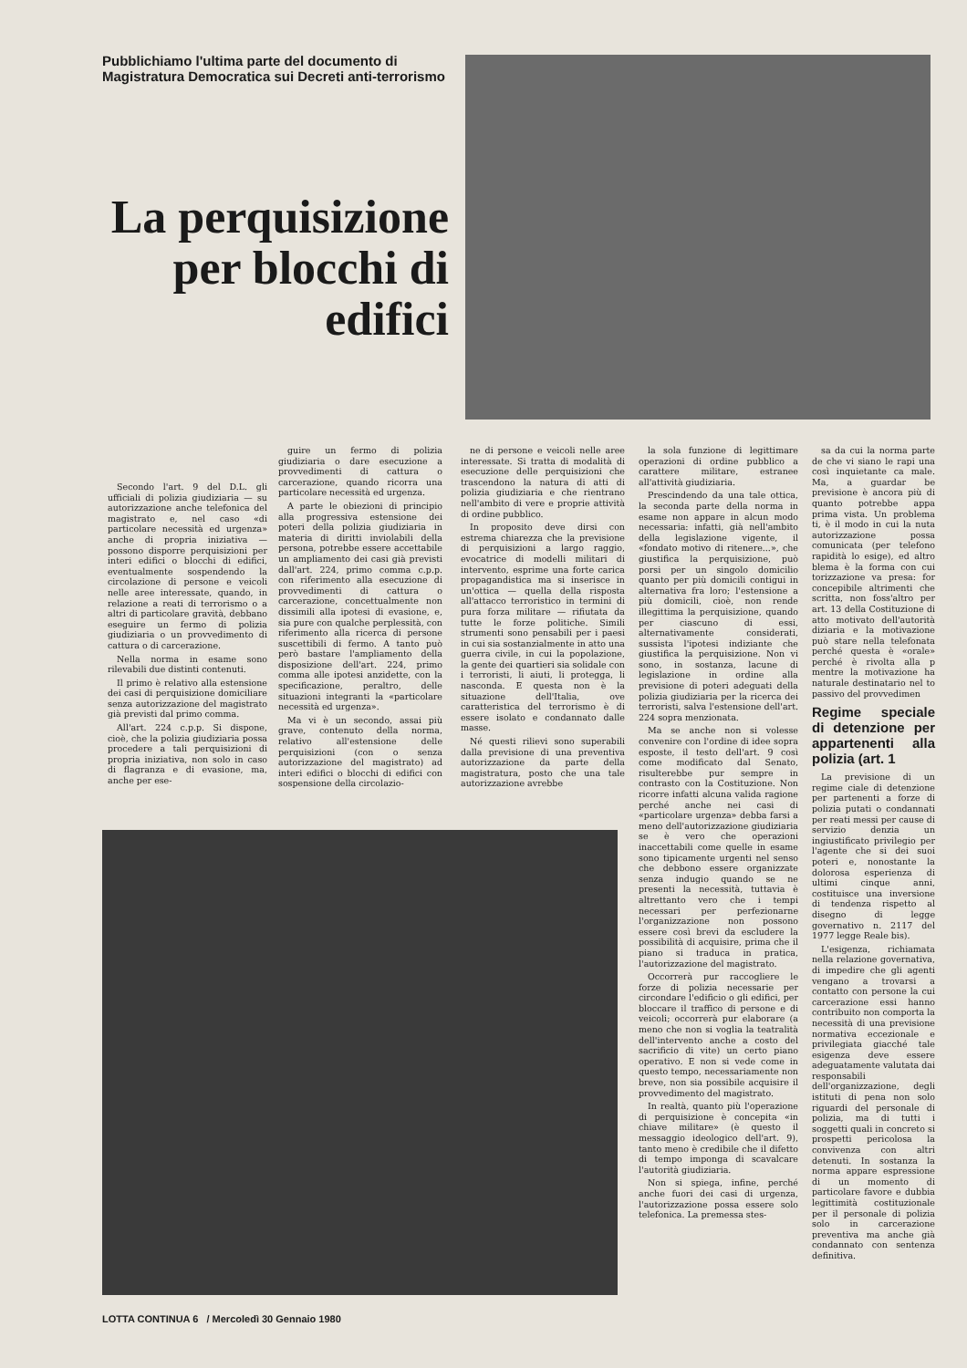Pubblichiamo l'ultima parte del documento di Magistratura Democratica sui Decreti anti-terrorismo
La perquisizione per blocchi di edifici
Secondo l'art. 9 del D.L. gli ufficiali di polizia giudiziaria — su autorizzazione anche telefonica del magistrato e, nel caso «di particolare necessità ed urgenza» anche di propria iniziativa — possono disporre perquisizioni per interi edifici o blocchi di edifici, eventualmente sospendendo la circolazione di persone e veicoli nelle aree interessate, quando, in relazione a reati di terrorismo o a altri di particolare gravità, debbano eseguire un fermo di polizia giudiziaria o un provvedimento di cattura o di carcerazione.
Nella norma in esame sono rilevabili due distinti contenuti.
Il primo è relativo alla estensione dei casi di perquisizione domiciliare senza autorizzazione del magistrato già previsti dal primo comma.
All'art. 224 c.p.p. Si dispone, cioè, che la polizia giudiziaria possa procedere a tali perquisizioni di propria iniziativa, non solo in caso di flagranza e di evasione, ma, anche per ese-
guire un fermo di polizia giudiziaria o dare esecuzione a provvedimenti di cattura o carcerazione, quando ricorra una particolare necessità ed urgenza.
A parte le obiezioni di principio alla progressiva estensione dei poteri della polizia giudiziaria in materia di diritti inviolabili della persona, potrebbe essere accettabile un ampliamento dei casi già previsti dall'art. 224, primo comma c.p.p. con riferimento alla esecuzione di provvedimenti di cattura o carcerazione, concettualmente non dissimili alla ipotesi di evasione, e, sia pure con qualche perplessità, con riferimento alla ricerca di persone suscettibili di fermo. A tanto può però bastare l'ampliamento della disposizione dell'art. 224, primo comma alle ipotesi anzidette, con la specificazione, peraltro, delle situazioni integranti la «particolare necessità ed urgenza».
Ma vi è un secondo, assai più grave, contenuto della norma, relativo all'estensione delle perquisizioni (con o senza autorizzazione del magistrato) ad interi edifici o blocchi di edifici con sospensione della circolazio-
ne di persone e veicoli nelle aree interessate. Si tratta di modalità di esecuzione delle perquisizioni che trascendono la natura di atti di polizia giudiziaria e che rientrano nell'ambito di vere e proprie attività di ordine pubblico.
In proposito deve dirsi con estrema chiarezza che la previsione di perquisizioni a largo raggio, evocatrice di modelli militari di intervento, esprime una forte carica propagandistica ma si inserisce in un'ottica — quella della risposta all'attacco terroristico in termini di pura forza militare — rifiutata da tutte le forze politiche. Simili strumenti sono pensabili per i paesi in cui sia sostanzialmente in atto una guerra civile, in cui la popolazione, la gente dei quartieri sia solidale con i terroristi, li aiuti, li protegga, li nasconda. E questa non è la situazione dell'Italia, ove caratteristica del terrorismo è di essere isolato e condannato dalle masse.
Né questi rilievi sono superabili dalla previsione di una preventiva autorizzazione da parte della magistratura, posto che una tale autorizzazione avrebbe
la sola funzione di legittimare operazioni di ordine pubblico a carattere militare, estranee all'attività giudiziaria.
Prescindendo da una tale ottica, la seconda parte della norma in esame non appare in alcun modo necessaria: infatti, già nell'ambito della legislazione vigente, il «fondato motivo di ritenere...», che giustifica la perquisizione, può porsi per un singolo domicilio quanto per più domicili contigui in alternativa fra loro; l'estensione a più domicili, cioè, non rende illegittima la perquisizione, quando per ciascuno di essi, alternativamente considerati, sussista l'ipotesi indiziante che giustifica la perquisizione. Non vi sono, in sostanza, lacune di legislazione in ordine alla previsione di poteri adeguati della polizia giudiziaria per la ricerca dei terroristi, salva l'estensione dell'art. 224 sopra menzionata.
Ma se anche non si volesse convenire con l'ordine di idee sopra esposte, il testo dell'art. 9 così come modificato dal Senato, risulterebbe pur sempre in contrasto con la Costituzione. Non ricorre infatti alcuna valida ragione perché anche nei casi di «particolare urgenza» debba farsi a meno dell'autorizzazione giudiziaria se è vero che operazioni inaccettabili come quelle in esame sono tipicamente urgenti nel senso che debbono essere organizzate senza indugio quando se ne presenti la necessità, tuttavia è altrettanto vero che i tempi necessari per perfezionarne l'organizzazione non possono essere così brevi da escludere la possibilità di acquisire, prima che il piano si traduca in pratica, l'autorizzazione del magistrato.
Occorrerà pur raccogliere le forze di polizia necessarie per circondare l'edificio o gli edifici, per bloccare il traffico di persone e di veicoli; occorrerà pur elaborare (a meno che non si voglia la teatralità dell'intervento anche a costo del sacrificio di vite) un certo piano operativo. E non si vede come in questo tempo, necessariamente non breve, non sia possibile acquisire il provvedimento del magistrato.
In realtà, quanto più l'operazione di perquisizione è concepita «in chiave militare» (è questo il messaggio ideologico dell'art. 9), tanto meno è credibile che il difetto di tempo imponga di scavalcare l'autorità giudiziaria.
Non si spiega, infine, perché anche fuori dei casi di urgenza, l'autorizzazione possa essere solo telefonica. La premessa stes-
sa da cui la norma parte de che vi siano le rapi una così inquietante ca male. Ma, a guardar be previsione è ancora più di quanto potrebbe appa prima vista. Un problema ti, è il modo in cui la nuta autorizzazione possa comunicata (per telefono rapidità lo esige), ed altro blema è la forma con cui torizzazione va presa: for concepibile altrimenti che scritta, non foss'altro per art. 13 della Costituzione di atto motivato dell'autorità diziaria e la motivazione può stare nella telefonata perché questa è «orale» perché è rivolta alla p mentre la motivazione ha naturale destinatario nel to passivo del provvedimen
Regime speciale di detenzione per appartenenti alla polizia (art. 1
La previsione di un regime ciale di detenzione per partenenti a forze di polizia putati o condannati per reati messi per cause di servizio denzia un ingiustificato privilegio per l'agente che si dei suoi poteri e, nonostante la dolorosa esperienza di ultimi cinque anni, costituisce una inversione di tendenza rispetto al disegno di legge governativo n. 2117 del 1977 legge Reale bis).
L'esigenza, richiamata nella relazione governativa, di impedire che gli agenti vengano a trovarsi a contatto con persone la cui carcerazione essi hanno contribuito non comporta la necessità di una previsione normativa eccezionale e privilegiata giacché tale esigenza deve essere adeguatamente valutata dai responsabili dell'organizzazione, degli istituti di pena non solo riguardi del personale di polizia, ma di tutti i soggetti quali in concreto si prospetti pericolosa la convivenza con altri detenuti. In sostanza la norma appare espressione di un momento di particolare favore e dubbia legittimità costituzionale per il personale di polizia solo in carcerazione preventiva ma anche già condannato con sentenza definitiva.
LOTTA CONTINUA 6 / Mercoledì 30 Gennaio 1980